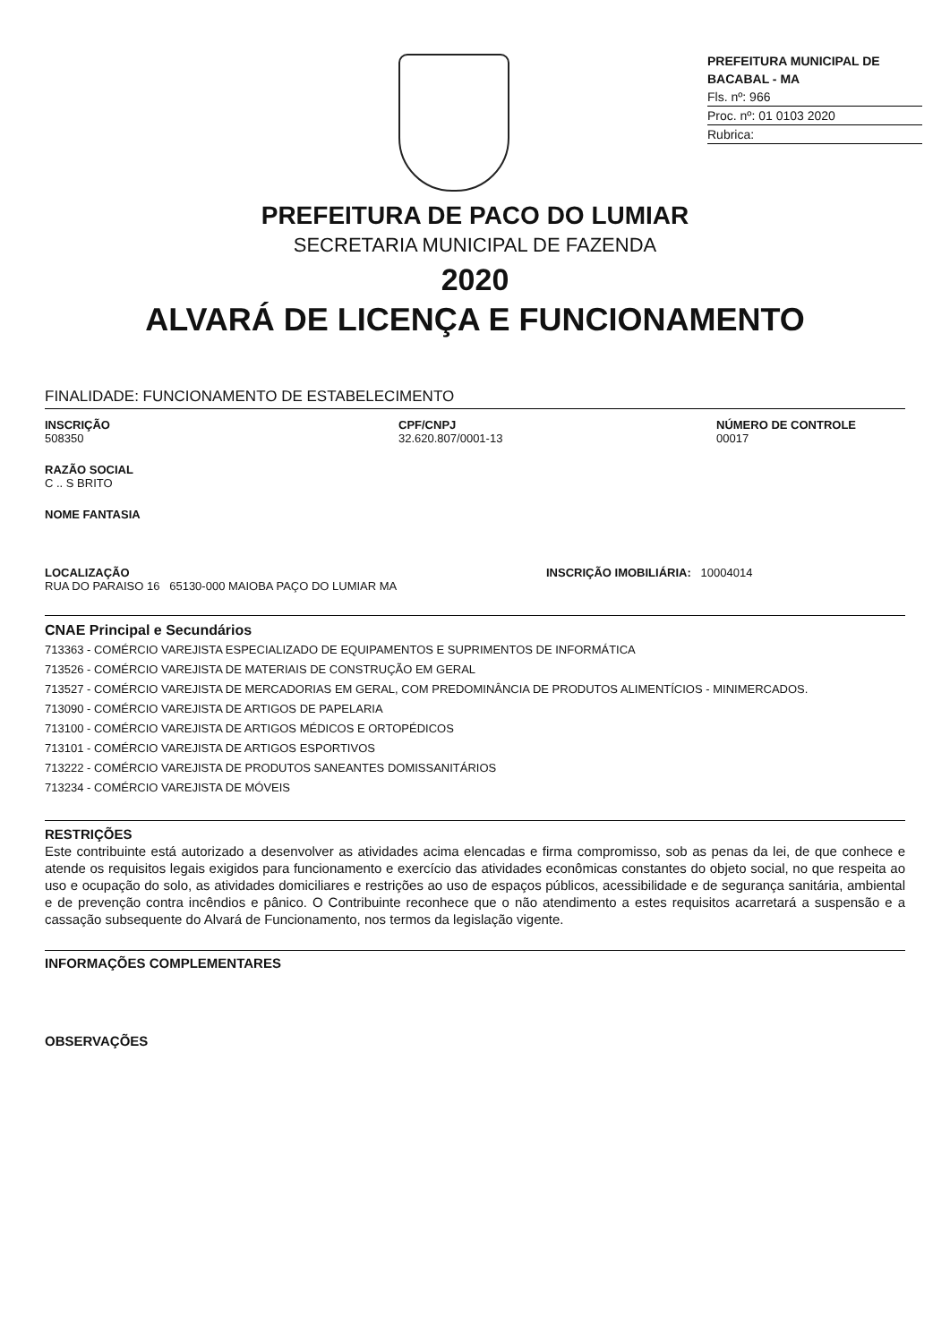PREFEITURA MUNICIPAL DE BACABAL - MA
Fls. nº: 966
Proc. nº: 01 0103 2020
Rubrica:
PREFEITURA DE PACO DO LUMIAR
SECRETARIA MUNICIPAL DE FAZENDA
2020
ALVARÁ DE LICENÇA E FUNCIONAMENTO
FINALIDADE: FUNCIONAMENTO DE ESTABELECIMENTO
INSCRIÇÃO
508350
CPF/CNPJ
32.620.807/0001-13
NÚMERO DE CONTROLE
00017
RAZÃO SOCIAL
C .. S BRITO
NOME FANTASIA
LOCALIZAÇÃO
RUA DO PARAISO 16 65130-000 MAIOBA PAÇO DO LUMIAR MA
INSCRIÇÃO IMOBILIÁRIA: 10004014
CNAE Principal e Secundários
713363 - COMÉRCIO VAREJISTA ESPECIALIZADO DE EQUIPAMENTOS E SUPRIMENTOS DE INFORMÁTICA
713526 - COMÉRCIO VAREJISTA DE MATERIAIS DE CONSTRUÇÃO EM GERAL
713527 - COMÉRCIO VAREJISTA DE MERCADORIAS EM GERAL, COM PREDOMINÂNCIA DE PRODUTOS ALIMENTÍCIOS - MINIMERCADOS.
713090 - COMÉRCIO VAREJISTA DE ARTIGOS DE PAPELARIA
713100 - COMÉRCIO VAREJISTA DE ARTIGOS MÉDICOS E ORTOPÉDICOS
713101 - COMÉRCIO VAREJISTA DE ARTIGOS ESPORTIVOS
713222 - COMÉRCIO VAREJISTA DE PRODUTOS SANEANTES DOMISSANITÁRIOS
713234 - COMÉRCIO VAREJISTA DE MÓVEIS
RESTRIÇÕES
Este contribuinte está autorizado a desenvolver as atividades acima elencadas e firma compromisso, sob as penas da lei, de que conhece e atende os requisitos legais exigidos para funcionamento e exercício das atividades econômicas constantes do objeto social, no que respeita ao uso e ocupação do solo, as atividades domiciliares e restrições ao uso de espaços públicos, acessibilidade e de segurança sanitária, ambiental e de prevenção contra incêndios e pânico. O Contribuinte reconhece que o não atendimento a estes requisitos acarretará a suspensão e a cassação subsequente do Alvará de Funcionamento, nos termos da legislação vigente.
INFORMAÇÕES COMPLEMENTARES
OBSERVAÇÕES